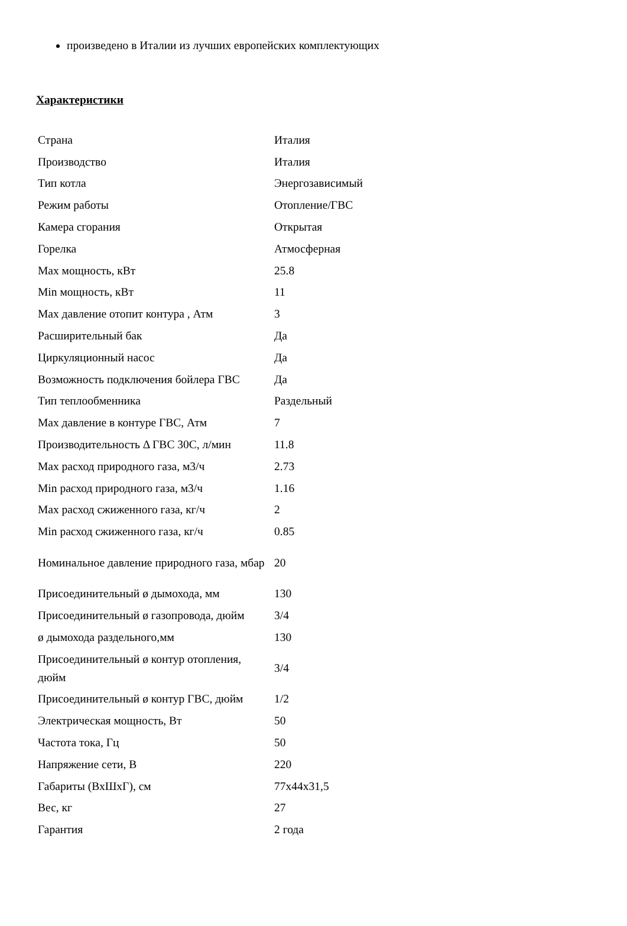произведено в Италии из лучших европейских комплектующих
Характеристики
| Страна | Италия |
| Производство | Италия |
| Тип котла | Энергозависимый |
| Режим работы | Отопление/ГВС |
| Камера сгорания | Открытая |
| Горелка | Атмосферная |
| Max мощность, кВт | 25.8 |
| Min мощность, кВт | 11 |
| Max давление отопит контура , Атм | 3 |
| Расширительный бак | Да |
| Циркуляционный насос | Да |
| Возможность подключения бойлера ГВС | Да |
| Тип теплообменника | Раздельный |
| Max давление в контуре ГВС, Атм | 7 |
| Производительность Δ ГВС 30С, л/мин | 11.8 |
| Max расход природного газа, м3/ч | 2.73 |
| Min расход природного газа, м3/ч | 1.16 |
| Max расход сжиженного газа, кг/ч | 2 |
| Min расход сжиженного газа, кг/ч | 0.85 |
| Номинальное давление природного газа, мбар | 20 |
| Присоединительный ø дымохода, мм | 130 |
| Присоединительный ø газопровода, дюйм | 3/4 |
| ø дымохода раздельного,мм | 130 |
| Присоединительный ø контур отопления, дюйм | 3/4 |
| Присоединительный ø контур ГВС, дюйм | 1/2 |
| Электрическая мощность, Вт | 50 |
| Частота тока, Гц | 50 |
| Напряжение сети, В | 220 |
| Габариты (ВхШхГ), см | 77х44х31,5 |
| Вес, кг | 27 |
| Гарантия | 2 года |